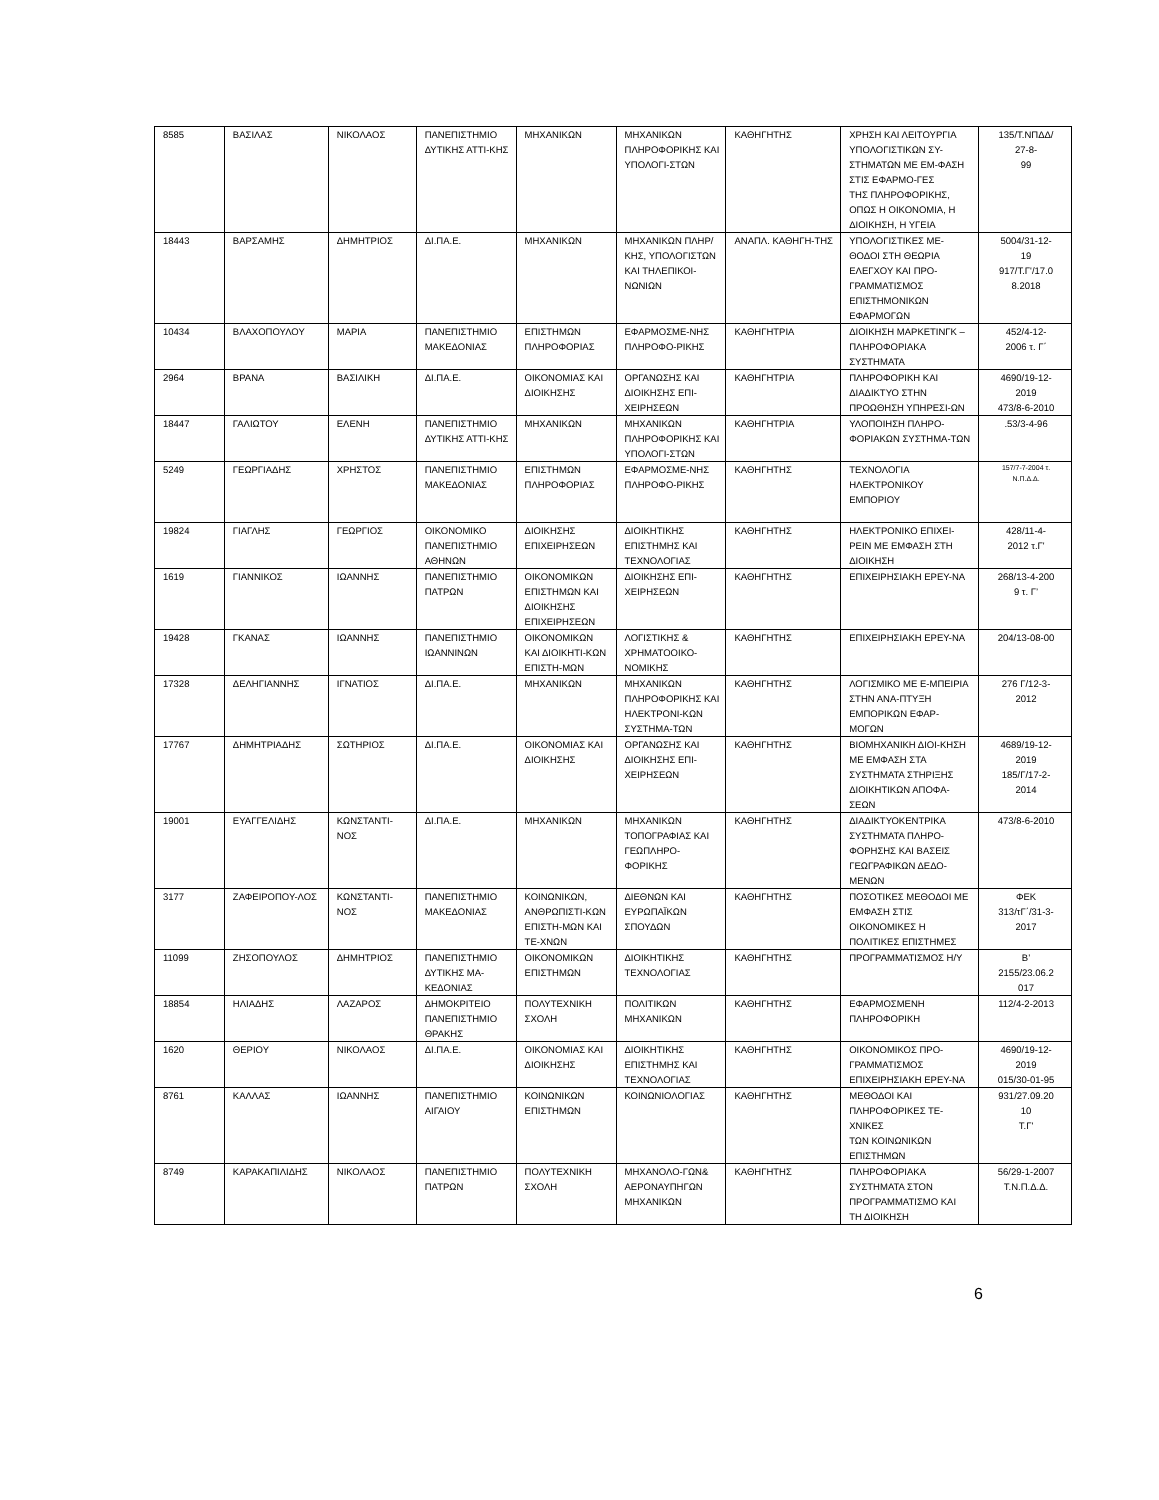| 8585 | ΒΑΣΙΛΑΣ | ΝΙΚΟΛΑΟΣ | ΠΑΝΕΠΙΣΤΗΜΙΟ ΔΥΤΙΚΗΣ ΑΤΤΙ-ΚΗΣ | ΜΗΧΑΝΙΚΩΝ | ΜΗΧΑΝΙΚΩΝ ΠΛΗΡΟΦΟΡΙΚΗΣ ΚΑΙ ΥΠΟΛΟΓΙ-ΣΤΩΝ | ΚΑΘΗΓΗΤΗΣ | ΧΡΗΣΗ ΚΑΙ ΛΕΙΤΟΥΡΓΙΑ ΥΠΟΛΟΓΙΣΤΙΚΩΝ ΣΥ-ΣΤΗΜΑΤΩΝ ΜΕ ΕΜ-ΦΑΣΗ ΣΤΙΣ ΕΦΑΡΜΟ-ΓΕΣ ΤΗΣ ΠΛΗΡΟΦΟΡΙΚΗΣ, ΟΠΩΣ Η ΟΙΚΟΝΟΜΙΑ, Η ΔΙΟΙΚΗΣΗ, Η ΥΓΕΙΑ | 135/Τ.ΝΠΔΔ/ 27-8- 99 |
| 18443 | ΒΑΡΣΑΜΗΣ | ΔΗΜΗΤΡΙΟΣ | ΔΙ.ΠΑ.Ε. | ΜΗΧΑΝΙΚΩΝ | ΜΗΧΑΝΙΚΩΝ ΠΛΗΡ/ΚΗΣ, ΥΠΟΛΟΓΙΣΤΩΝ ΚΑΙ ΤΗΛΕΠΙΚΟΙ-ΝΩΝΙΩΝ | ΑΝΑΠΛ. ΚΑΘΗΓΗ-ΤΗΣ | ΥΠΟΛΟΓΙΣΤΙΚΕΣ ΜΕ-ΘΟΔΟΙ ΣΤΗ ΘΕΩΡΙΑ ΕΛΕΓΧΟΥ ΚΑΙ ΠΡΟ-ΓΡΑΜΜΑΤΙΣΜΟΣ ΕΠΙΣΤΗΜΟΝΙΚΩΝ ΕΦΑΡΜΟΓΩΝ | 5004/31-12- 19 917/Τ.Γ'/17.0 8.2018 |
| 10434 | ΒΛΑΧΟΠΟΥΛΟΥ | ΜΑΡΙΑ | ΠΑΝΕΠΙΣΤΗΜΙΟ ΜΑΚΕΔΟΝΙΑΣ | ΕΠΙΣΤΗΜΩΝ ΠΛΗΡΟΦΟΡΙΑΣ | ΕΦΑΡΜΟΣΜΕ-ΝΗΣ ΠΛΗΡΟΦΟ-ΡΙΚΗΣ | ΚΑΘΗΓΗΤΡΙΑ | ΔΙΟΙΚΗΣΗ ΜΑΡΚΕΤΙΝΓΚ – ΠΛΗΡΟΦΟΡΙΑΚΑ ΣΥΣΤΗΜΑΤΑ | 452/4-12- 2006 τ. Γ΄ |
| 2964 | ΒΡΑΝΑ | ΒΑΣΙΛΙΚΗ | ΔΙ.ΠΑ.Ε. | ΟΙΚΟΝΟΜΙΑΣ ΚΑΙ ΔΙΟΙΚΗΣΗΣ | ΟΡΓΑΝΩΣΗΣ ΚΑΙ ΔΙΟΙΚΗΣΗΣ ΕΠΙ-ΧΕΙΡΗΣΕΩΝ | ΚΑΘΗΓΗΤΡΙΑ | ΠΛΗΡΟΦΟΡΙΚΗ ΚΑΙ ΔΙΑΔΙΚΤΥΟ ΣΤΗΝ ΠΡΟΩΘΗΣΗ ΥΠΗΡΕΣΙ-ΩΝ | 4690/19-12- 2019 473/8-6-2010 |
| 18447 | ΓΑΛΙΩΤΟΥ | ΕΛΕΝΗ | ΠΑΝΕΠΙΣΤΗΜΙΟ ΔΥΤΙΚΗΣ ΑΤΤΙ-ΚΗΣ | ΜΗΧΑΝΙΚΩΝ | ΜΗΧΑΝΙΚΩΝ ΠΛΗΡΟΦΟΡΙΚΗΣ ΚΑΙ ΥΠΟΛΟΓΙ-ΣΤΩΝ | ΚΑΘΗΓΗΤΡΙΑ | ΥΛΟΠΟΙΗΣΗ ΠΛΗΡΟ-ΦΟΡΙΑΚΩΝ ΣΥΣΤΗΜΑ-ΤΩΝ | .53/3-4-96 |
| 5249 | ΓΕΩΡΓΙΑΔΗΣ | ΧΡΗΣΤΟΣ | ΠΑΝΕΠΙΣΤΗΜΙΟ ΜΑΚΕΔΟΝΙΑΣ | ΕΠΙΣΤΗΜΩΝ ΠΛΗΡΟΦΟΡΙΑΣ | ΕΦΑΡΜΟΣΜΕ-ΝΗΣ ΠΛΗΡΟΦΟ-ΡΙΚΗΣ | ΚΑΘΗΓΗΤΗΣ | ΤΕΧΝΟΛΟΓΙΑ ΗΛΕΚΤΡΟΝΙΚΟΥ ΕΜΠΟΡΙΟΥ | 157/7-7-2004 τ. Ν.Π.Δ.Δ. |
| 19824 | ΓΙΑΓΛΗΣ | ΓΕΩΡΓΙΟΣ | ΟΙΚΟΝΟΜΙΚΟ ΠΑΝΕΠΙΣΤΗΜΙΟ ΑΘΗΝΩΝ | ΔΙΟΙΚΗΣΗΣ ΕΠΙΧΕΙΡΗΣΕΩΝ | ΔΙΟΙΚΗΤΙΚΗΣ ΕΠΙΣΤΗΜΗΣ ΚΑΙ ΤΕΧΝΟΛΟΓΙΑΣ | ΚΑΘΗΓΗΤΗΣ | ΗΛΕΚΤΡΟΝΙΚΟ ΕΠΙΧΕΙ-ΡΕΙΝ ΜΕ ΕΜΦΑΣΗ ΣΤΗ ΔΙΟΙΚΗΣΗ | 428/11-4- 2012 τ.Γ' |
| 1619 | ΓΙΑΝΝΙΚΟΣ | ΙΩΑΝΝΗΣ | ΠΑΝΕΠΙΣΤΗΜΙΟ ΠΑΤΡΩΝ | ΟΙΚΟΝΟΜΙΚΩΝ ΕΠΙΣΤΗΜΩΝ ΚΑΙ ΔΙΟΙΚΗΣΗΣ ΕΠΙΧΕΙΡΗΣΕΩΝ | ΔΙΟΙΚΗΣΗΣ ΕΠΙ-ΧΕΙΡΗΣΕΩΝ | ΚΑΘΗΓΗΤΗΣ | ΕΠΙΧΕΙΡΗΣΙΑΚΗ ΕΡΕΥ-ΝΑ | 268/13-4-200 9 τ. Γ’ |
| 19428 | ΓΚΑΝΑΣ | ΙΩΑΝΝΗΣ | ΠΑΝΕΠΙΣΤΗΜΙΟ ΙΩΑΝΝΙΝΩΝ | ΟΙΚΟΝΟΜΙΚΩΝ ΚΑΙ ΔΙΟΙΚΗΤΙ-ΚΩΝ ΕΠΙΣΤΗ-ΜΩΝ | ΛΟΓΙΣΤΙΚΗΣ & ΧΡΗΜΑΤΟΟΙΚΟ-ΝΟΜΙΚΗΣ | ΚΑΘΗΓΗΤΗΣ | ΕΠΙΧΕΙΡΗΣΙΑΚΗ ΕΡΕΥ-ΝΑ | 204/13-08-00 |
| 17328 | ΔΕΛΗΓΙΑΝΝΗΣ | ΙΓΝΑΤΙΟΣ | ΔΙ.ΠΑ.Ε. | ΜΗΧΑΝΙΚΩΝ | ΜΗΧΑΝΙΚΩΝ ΠΛΗΡΟΦΟΡΙΚΗΣ ΚΑΙ ΗΛΕΚΤΡΟΝΙ-ΚΩΝ ΣΥΣΤΗΜΑ-ΤΩΝ | ΚΑΘΗΓΗΤΗΣ | ΛΟΓΙΣΜΙΚΟ ΜΕ Ε-ΜΠΕΙΡΙΑ ΣΤΗΝ ΑΝΑ-ΠΤΥΞΗ ΕΜΠΟΡΙΚΩΝ ΕΦΑΡ-ΜΟΓΩΝ | 276 Γ/12-3- 2012 |
| 17767 | ΔΗΜΗΤΡΙΑΔΗΣ | ΣΩΤΗΡΙΟΣ | ΔΙ.ΠΑ.Ε. | ΟΙΚΟΝΟΜΙΑΣ ΚΑΙ ΔΙΟΙΚΗΣΗΣ | ΟΡΓΑΝΩΣΗΣ ΚΑΙ ΔΙΟΙΚΗΣΗΣ ΕΠΙ-ΧΕΙΡΗΣΕΩΝ | ΚΑΘΗΓΗΤΗΣ | ΒΙΟΜΗΧΑΝΙΚΗ ΔΙΟΙ-ΚΗΣΗ ΜΕ ΕΜΦΑΣΗ ΣΤΑ ΣΥΣΤΗΜΑΤΑ ΣΤΗΡΙΞΗΣ ΔΙΟΙΚΗΤΙΚΩΝ ΑΠΟΦΑ-ΣΕΩΝ | 4689/19-12- 2019 185/Γ/17-2- 2014 |
| 19001 | ΕΥΑΓΓΕΛΙΔΗΣ | ΚΩΝΣΤΑΝΤΙ-ΝΟΣ | ΔΙ.ΠΑ.Ε. | ΜΗΧΑΝΙΚΩΝ | ΜΗΧΑΝΙΚΩΝ ΤΟΠΟΓΡΑΦΙΑΣ ΚΑΙ ΓΕΩΠΛΗΡΟ-ΦΟΡΙΚΗΣ | ΚΑΘΗΓΗΤΗΣ | ΔΙΑΔΙΚΤΥΟΚΕΝΤΡΙΚΑ ΣΥΣΤΗΜΑΤΑ ΠΛΗΡΟ-ΦΟΡΗΣΗΣ ΚΑΙ ΒΑΣΕΙΣ ΓΕΩΓΡΑΦΙΚΩΝ ΔΕΔΟ-ΜΕΝΩΝ | 473/8-6-2010 |
| 3177 | ΖΑΦΕΙΡΟΠΟΥ-ΛΟΣ | ΚΩΝΣΤΑΝΤΙ-ΝΟΣ | ΠΑΝΕΠΙΣΤΗΜΙΟ ΜΑΚΕΔΟΝΙΑΣ | ΚΟΙΝΩΝΙΚΩΝ, ΑΝΘΡΩΠΙΣΤΙ-ΚΩΝ ΕΠΙΣΤΗ-ΜΩΝ ΚΑΙ ΤΕ-ΧΝΩΝ | ΔΙΕΘΝΩΝ ΚΑΙ ΕΥΡΩΠΑΪΚΩΝ ΣΠΟΥΔΩΝ | ΚΑΘΗΓΗΤΗΣ | ΠΟΣΟΤΙΚΕΣ ΜΕΘΟΔΟΙ ΜΕ ΕΜΦΑΣΗ ΣΤΙΣ ΟΙΚΟΝΟΜΙΚΕΣ Η ΠΟΛΙΤΙΚΕΣ ΕΠΙΣΤΗΜΕΣ | ΦΕΚ 313/τΓ΄/31-3- 2017 |
| 11099 | ΖΗΣΟΠΟΥΛΟΣ | ΔΗΜΗΤΡΙΟΣ | ΠΑΝΕΠΙΣΤΗΜΙΟ ΔΥΤΙΚΗΣ ΜΑ-ΚΕΔΟΝΙΑΣ | ΟΙΚΟΝΟΜΙΚΩΝ ΕΠΙΣΤΗΜΩΝ | ΔΙΟΙΚΗΤΙΚΗΣ ΤΕΧΝΟΛΟΓΙΑΣ | ΚΑΘΗΓΗΤΗΣ | ΠΡΟΓΡΑΜΜΑΤΙΣΜΟΣ Η/Υ | Β’ 2155/23.06.2 017 |
| 18854 | ΗΛΙΑΔΗΣ | ΛΑΖΑΡΟΣ | ΔΗΜΟΚΡΙΤΕΙΟ ΠΑΝΕΠΙΣΤΗΜΙΟ ΘΡΑΚΗΣ | ΠΟΛΥΤΕΧΝΙΚΗ ΣΧΟΛΗ | ΠΟΛΙΤΙΚΩΝ ΜΗΧΑΝΙΚΩΝ | ΚΑΘΗΓΗΤΗΣ | ΕΦΑΡΜΟΣΜΕΝΗ ΠΛΗΡΟΦΟΡΙΚΗ | 112/4-2-2013 |
| 1620 | ΘΕΡΙΟΥ | ΝΙΚΟΛΑΟΣ | ΔΙ.ΠΑ.Ε. | ΟΙΚΟΝΟΜΙΑΣ ΚΑΙ ΔΙΟΙΚΗΣΗΣ | ΔΙΟΙΚΗΤΙΚΗΣ ΕΠΙΣΤΗΜΗΣ ΚΑΙ ΤΕΧΝΟΛΟΓΙΑΣ | ΚΑΘΗΓΗΤΗΣ | ΟΙΚΟΝΟΜΙΚΟΣ ΠΡΟ-ΓΡΑΜΜΑΤΙΣΜΟΣ ΕΠΙΧΕΙΡΗΣΙΑΚΗ ΕΡΕΥ-ΝΑ | 4690/19-12- 2019 015/30-01-95 |
| 8761 | ΚΑΛΛΑΣ | ΙΩΑΝΝΗΣ | ΠΑΝΕΠΙΣΤΗΜΙΟ ΑΙΓΑΙΟΥ | ΚΟΙΝΩΝΙΚΩΝ ΕΠΙΣΤΗΜΩΝ | ΚΟΙΝΩΝΙΟΛΟΓΙΑΣ | ΚΑΘΗΓΗΤΗΣ | ΜΕΘΟΔΟΙ ΚΑΙ ΠΛΗΡΟΦΟΡΙΚΕΣ ΤΕ-ΧΝΙΚΕΣ ΤΩΝ ΚΟΙΝΩΝΙΚΩΝ ΕΠΙΣΤΗΜΩΝ | 931/27.09.20 10 Τ.Γ' |
| 8749 | ΚΑΡΑΚΑΠΙΛΙΔΗΣ | ΝΙΚΟΛΑΟΣ | ΠΑΝΕΠΙΣΤΗΜΙΟ ΠΑΤΡΩΝ | ΠΟΛΥΤΕΧΝΙΚΗ ΣΧΟΛΗ | ΜΗΧΑΝΟΛΟ-ΓΩΝ& ΑΕΡΟΝΑΥΠΗΓΩΝ ΜΗΧΑΝΙΚΩΝ | ΚΑΘΗΓΗΤΗΣ | ΠΛΗΡΟΦΟΡΙΑΚΑ ΣΥΣΤΗΜΑΤΑ ΣΤΟΝ ΠΡΟΓΡΑΜΜΑΤΙΣΜΟ ΚΑΙ ΤΗ ΔΙΟΙΚΗΣΗ | 56/29-1-2007 Τ.Ν.Π.Δ.Δ. |
6